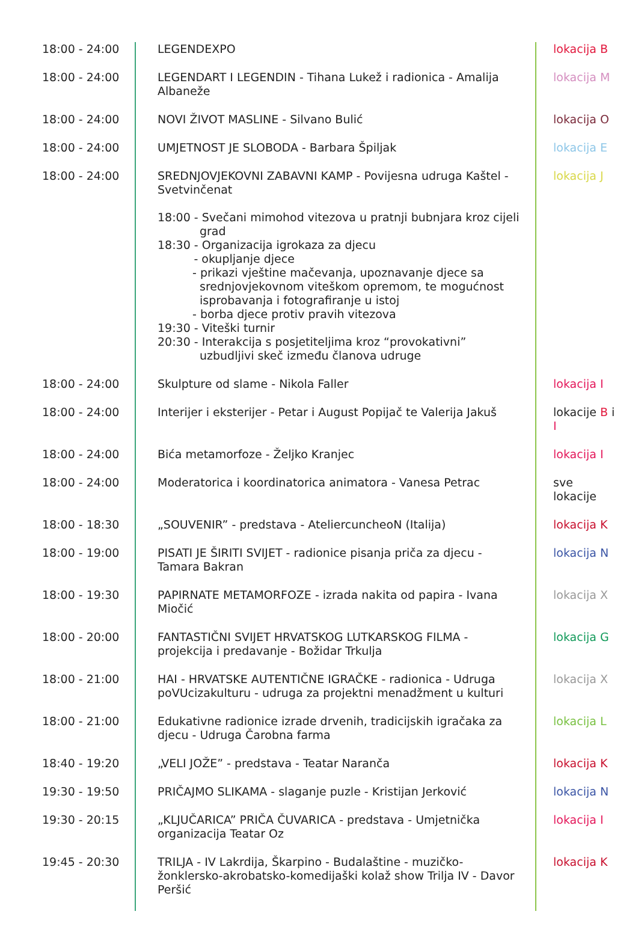| 18:00 - 24:00 | LEGENDEXPO | lokacija B |
| 18:00 - 24:00 | LEGENDART I LEGENDIN - Tihana Lukež i radionica - Amalija Albaneže | lokacija M |
| 18:00 - 24:00 | NOVI ŽIVOT MASLINE - Silvano Bulić | lokacija O |
| 18:00 - 24:00 | UMJETNOST JE SLOBODA - Barbara Špiljak | lokacija E |
| 18:00 - 24:00 | SREDNJOVJEKOVNI ZABAVNI KAMP - Povijesna udruga Kaštel - Svetvinčenat 18:00 - Svečani mimohod vitezova u pratnji bubnjara kroz cijeli grad 18:30 - Organizacija igrokaza za djecu - okupljanje djece - prikazi vještine mačevanja, upoznavanje djece sa srednjovjekovnom viteškom opremom, te mogućnost isprobavanja i fotografiranje u istoj - borba djece protiv pravih vitezova 19:30 - Viteški turnir 20:30 - Interakcija s posjetiteljima kroz “provokativni” uzbudljivi skeč između članova udruge | lokacija J |
| 18:00 - 24:00 | Skulpture od slame - Nikola Faller | lokacija I |
| 18:00 - 24:00 | Interijer i eksterijer - Petar i August Popijač te Valerija Jakuš | lokacije B i I |
| 18:00 - 24:00 | Bića metamorfoze - Željko Kranjec | lokacija I |
| 18:00 - 24:00 | Moderatorica i koordinatorica animatora - Vanesa Petrac | sve lokacije |
| 18:00 - 18:30 | „SOUVENIR” - predstava - AteliercuncheoN (Italija) | lokacija K |
| 18:00 - 19:00 | PISATI JE ŠIRITI SVIJET - radionice pisanja priča za djecu - Tamara Bakran | lokacija N |
| 18:00 - 19:30 | PAPIRNATE METAMORFOZE - izrada nakita od papira - Ivana Miočić | lokacija X |
| 18:00 - 20:00 | FANTASTIČNI SVIJET HRVATSKOG LUTKARSKOG FILMA - projekcija i predavanje - Božidar Trkulja | lokacija G |
| 18:00 - 21:00 | HAI - HRVATSKE AUTENTIČNE IGRAČKE - radionica - Udruga poVUcizakulturu - udruga za projektni menadžment u kulturi | lokacija X |
| 18:00 - 21:00 | Edukativne radionice izrade drvenih, tradicijskih igračaka za djecu - Udruga Čarobna farma | lokacija L |
| 18:40 - 19:20 | „VELI JOŽE” - predstava - Teatar Naranča | lokacija K |
| 19:30 - 19:50 | PRIČAJMO SLIKAMA - slaganje puzle - Kristijan Jerković | lokacija N |
| 19:30 - 20:15 | „KLJUČARICA” PRIČA ČUVARICA - predstava - Umjetnička organizacija Teatar Oz | lokacija I |
| 19:45 - 20:30 | TRILJA - IV Lakrdija, Škarpino - Budalaštine - muzičko-žonklersko-akrobatsko-komedijaški kolaž show Trilja IV - Davor Peršić | lokacija K |